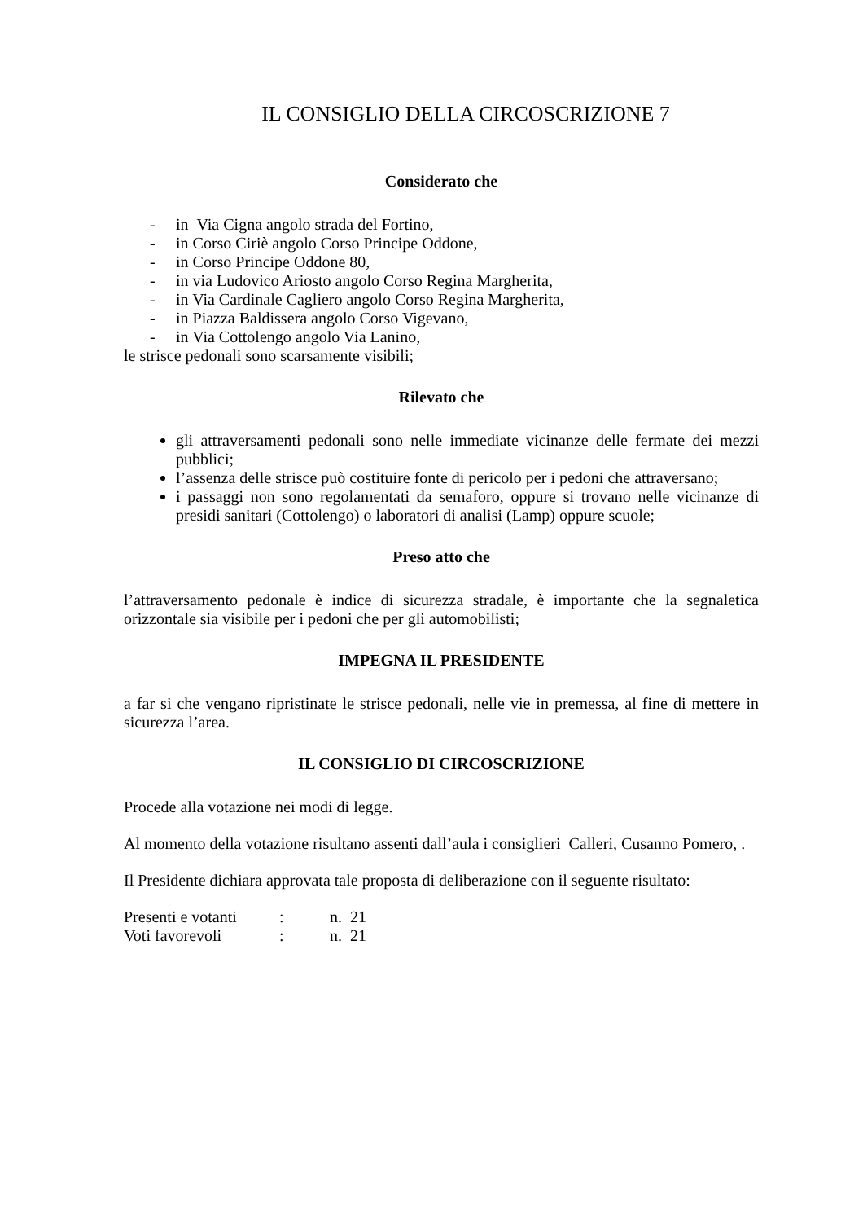IL CONSIGLIO DELLA CIRCOSCRIZIONE 7
Considerato che
- in Via Cigna angolo strada del Fortino,
- in Corso Ciriè angolo Corso Principe Oddone,
- in Corso Principe Oddone 80,
- in via Ludovico Ariosto angolo Corso Regina Margherita,
- in Via Cardinale Cagliero angolo Corso Regina Margherita,
- in Piazza Baldissera angolo Corso Vigevano,
- in Via Cottolengo angolo Via Lanino,
le strisce pedonali sono scarsamente visibili;
Rilevato che
gli attraversamenti pedonali sono nelle immediate vicinanze delle fermate dei mezzi pubblici;
l’assenza delle strisce può costituire fonte di pericolo per i pedoni che attraversano;
i passaggi non sono regolamentati da semaforo, oppure si trovano nelle vicinanze di presidi sanitari (Cottolengo) o laboratori di analisi (Lamp) oppure scuole;
Preso atto che
l’attraversamento pedonale è indice di sicurezza stradale, è importante che la segnaletica orizzontale sia visibile per i pedoni che per gli automobilisti;
IMPEGNA IL PRESIDENTE
a far si che vengano ripristinate le strisce pedonali, nelle vie in premessa, al fine di mettere in sicurezza l’area.
IL CONSIGLIO DI CIRCOSCRIZIONE
Procede alla votazione nei modi di legge.
Al momento della votazione risultano assenti dall’aula i consiglieri Calleri, Cusanno Pomero, .
Il Presidente dichiara approvata tale proposta di deliberazione con il seguente risultato:
| Presenti e votanti | : | n. 21 |
| Voti favorevoli | : | n. 21 |